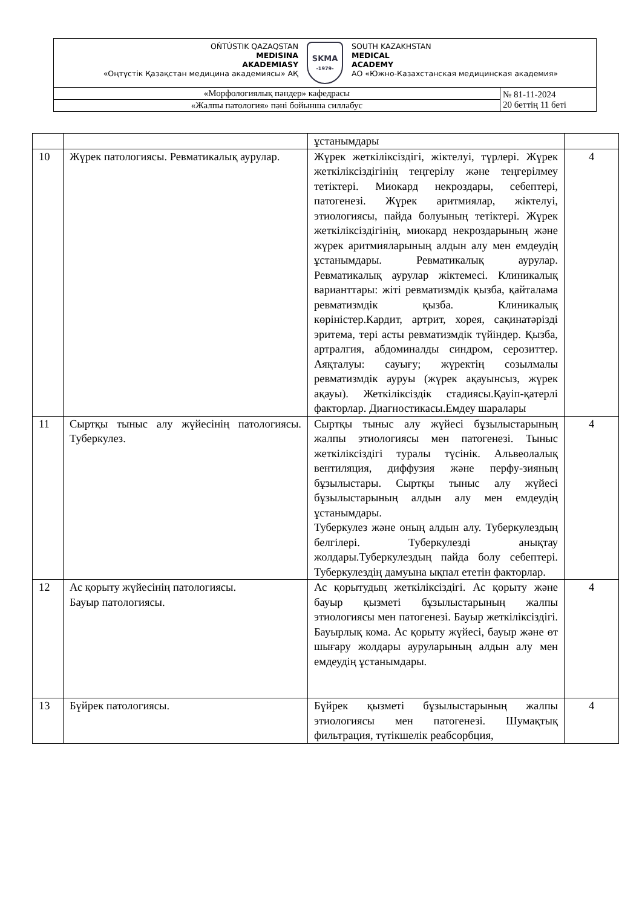| OŃTÚSTIK QAZAQSTAN MEDISINA AKADEMIASY «Оңтүстік Қазақстан медицина академиясы» АҚ SKMA -1979- SOUTH KAZAKHSTAN MEDICAL ACADEMY АО «Южно-Казахстанская медицинская академия» | |
| «Морфологиялық пәндер» кафедрасы | № 81-11-2024 20 беттің 11 беті |
| «Жалпы патология» пәні бойынша силлабус | |
| | | ұстанымдары | |
| 10 | Жүрек патологиясы. Ревматикалық аурулар. | Жүрек жеткіліксіздігі, жіктелуі, түрлері. Жүрек жеткіліксіздігінің теңгерілу және теңгерілмеу тетіктері. Миокард некроздары, себептері, патогенезі. Жүрек аритмиялар, жіктелуі, этиологиясы, пайда болуының тетіктері. Жүрек жеткіліксіздігінің, миокард некроздарының және жүрек аритмияларының алдын алу мен емдеудің ұстанымдары. Ревматикалық аурулар. Ревматикалық аурулар жіктемесі. Клиникалық варианттары: жіті ревматизмдік қызба, қайталама ревматизмдік қызба. Клиникалық көріністер.Кардит, артрит, хорея, сақинатәрізді эритема, тері асты ревматизмдік түйіндер. Қызба, артралгия, абдоминалды синдром, серозиттер. Аяқталуы: сауығу; жүректің созылмалы ревматизмдік ауруы (жүрек ақауынсыз, жүрек ақауы). Жеткіліксіздік стадиясы.Қауіп-қатерлі факторлар. Диагностикасы.Емдеу шаралары | 4 |
| 11 | Сыртқы тыныс алу жүйесінің патологиясы. Туберкулез. | Сыртқы тыныс алу жүйесі бұзылыстарының жалпы этиологиясы мен патогенезі. Тыныс жеткіліксіздігі туралы түсінік. Альвеолалық вентиляция, диффузия және перфу-зияның бұзылыстары. Сыртқы тыныс алу жүйесі бұзылыстарының алдын алу мен емдеудің ұстанымдары. Туберкулез және оның алдын алу. Туберкулездың белгілері. Туберкулезді анықтау жолдары.Туберкулездың пайда болу себептері. Туберкулездің дамуына ықпал ететін факторлар. | 4 |
| 12 | Ас қорыту жүйесінің патологиясы. Бауыр патологиясы. | Ас қорытудың жеткіліксіздігі. Ас қорыту және бауыр қызметі бұзылыстарының жалпы этиологиясы мен патогенезі. Бауыр жеткіліксіздігі. Бауырлық кома. Ас қорыту жүйесі, бауыр және өт шығару жолдары ауруларының алдын алу мен емдеудің ұстанымдары. | 4 |
| 13 | Бүйрек патологиясы. | Бүйрек қызметі бұзылыстарының жалпы этиологиясы мен патогенезі. Шумақтық фильтрация, түтікшелік реабсорбция, | 4 |